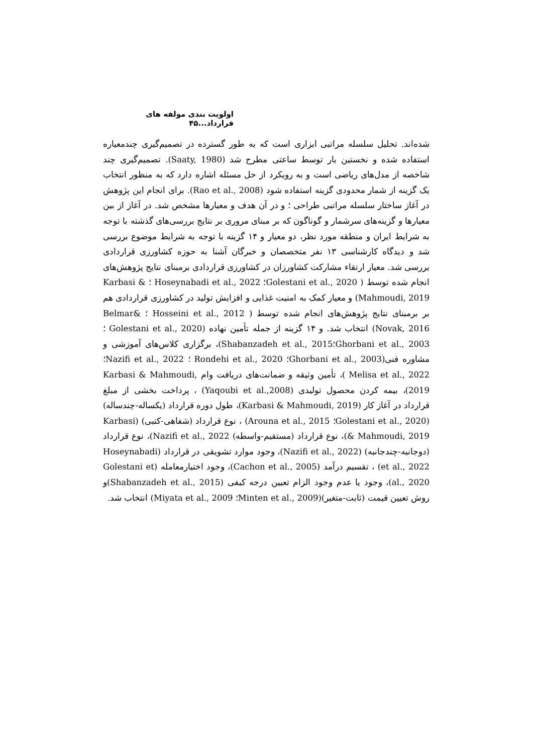اولویت بندی مولفه های قرارداد...۴۵
شده‌اند. تحلیل سلسله مراتبی ابزاری است که به طور گسترده در تصمیم‌گیری چندمعیاره استفاده شده و نخستین بار توسط ساعتی مطرح شد (Saaty, 1980). تصمیم‌گیری چند شاخصه از مدل‌های ریاضی است و به رویکرد از حل مسئله اشاره دارد که به منظور انتخاب یک گزینه از شمار محدودی گزینه استفاده شود (Rao et al., 2008). برای انجام این پژوهش در آغاز ساختار سلسله مراتبی طراحی ؛ و در آن هدف و معیارها مشخص شد. در آغاز از بین معیارها و گزینه‌های سرشمار و گوناگون که بر مبنای مروری بر نتایج بررسی‌های گذشته با توجه به شرایط ایران و منطقه مورد نظر، دو معیار و ۱۴ گزینه با توجه به شرایط موضوع بررسی شد و دیدگاه کارشناسی ۱۳ نفر متخصصان و خبرگان آشنا به حوزه کشاورزی قراردادی بررسی شد. معیار ارتقاء مشارکت کشاورزان در کشاورزی قراردادی برمبنای نتایج پژوهش‌های انجام شده توسط ( Golestani et al., 2020؛ Hoseynabadi et al., 2022 ؛ Karbasi & Mahmoudi, 2019) و معیار کمک به امنیت غذایی و افزایش تولید در کشاورزی قراردادی هم بر برمبنای نتایج پژوهش‌های انجام شده توسط ( Hosseini et al., 2012 ؛ Belmar& Novak, 2016) انتخاب شد. و ۱۴ گزینه از جمله تأمین نهاده (Golestani et al., 2020 ؛ Ghorbani et al., 2003؛Shabanzadeh et al., 2015)، برگزاری کلاس‌های آموزشی و مشاوره فنی(Ghorbani et al., 2003؛ Rondehi et al., 2020 ؛ Nazifi et al., 2022؛Melisa et al., 2022 )، تأمین وثیقه و ضمانت‌های دریافت وام Karbasi & Mahmoudi, 2019)، بیمه کردن محصول تولیدی (Yaqoubi et al.,2008) ، پرداخت بخشی از مبلغ قرارداد در آغاز کار (Karbasi & Mahmoudi, 2019)، طول دوره قرارداد (یکساله-چندساله) (Golestani et al., 2020؛ Arouna et al., 2015) ، نوع قرارداد (شفاهی-کتبی) (Karbasi & Mahmoudi, 2019)، نوع قرارداد (مستقیم-واسطه) Nazifi et al., 2022)، نوع قرارداد (دوجانبه-چندجانبه) (Nazifi et al., 2022)، وجود موارد تشویقی در قرارداد (Hoseynabadi et al., 2022) ، تقسیم درآمد (Cachon et al., 2005)، وجود اختیارمعامله (Golestani et al., 2020)، وجود یا عدم وجود الزام تعیین درجه کیفی (Shabanzadeh et al., 2015)و روش تعیین قیمت (ثابت-متغیر)(Minten et al., 2009؛ Miyata et al., 2009) انتخاب شد.